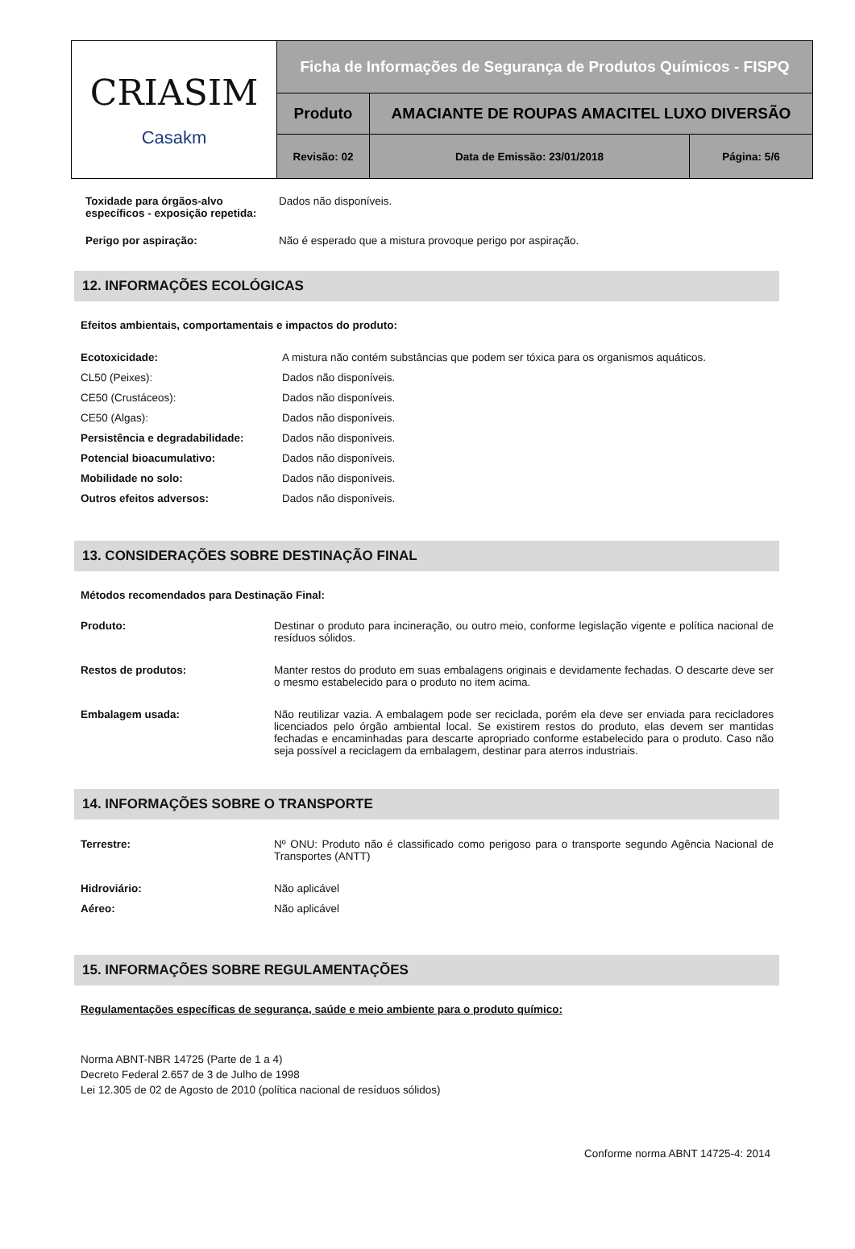| CRIASIM Casakm | Ficha de Informações de Segurança de Produtos Químicos - FISPQ | | |
| | Produto | AMACIANTE DE ROUPAS AMACITEL LUXO DIVERSÃO | |
| | Revisão: 02 | Data de Emissão: 23/01/2018 | Página: 5/6 |
| Toxidade para órgãos-alvo específicos - exposição repetida: | Dados não disponíveis. |
| Perigo por aspiração: | Não é esperado que a mistura provoque perigo por aspiração. |
12. INFORMAÇÕES ECOLÓGICAS
Efeitos ambientais, comportamentais e impactos do produto:
| Ecotoxicidade: | A mistura não contém substâncias que podem ser tóxica para os organismos aquáticos. |
| CL50 (Peixes): | Dados não disponíveis. |
| CE50 (Crustáceos): | Dados não disponíveis. |
| CE50 (Algas): | Dados não disponíveis. |
| Persistência e degradabilidade: | Dados não disponíveis. |
| Potencial bioacumulativo: | Dados não disponíveis. |
| Mobilidade no solo: | Dados não disponíveis. |
| Outros efeitos adversos: | Dados não disponíveis. |
13. CONSIDERAÇÕES SOBRE DESTINAÇÃO FINAL
Métodos recomendados para Destinação Final:
| Produto: | Destinar o produto para incineração, ou outro meio, conforme legislação vigente e política nacional de resíduos sólidos. |
| Restos de produtos: | Manter restos do produto em suas embalagens originais e devidamente fechadas. O descarte deve ser o mesmo estabelecido para o produto no item acima. |
| Embalagem usada: | Não reutilizar vazia. A embalagem pode ser reciclada, porém ela deve ser enviada para recicladores licenciados pelo órgão ambiental local. Se existirem restos do produto, elas devem ser mantidas fechadas e encaminhadas para descarte apropriado conforme estabelecido para o produto. Caso não seja possível a reciclagem da embalagem, destinar para aterros industriais. |
14. INFORMAÇÕES SOBRE O TRANSPORTE
| Terrestre: | Nº ONU: Produto não é classificado como perigoso para o transporte segundo Agência Nacional de Transportes (ANTT) |
| Hidroviário: | Não aplicável |
| Aéreo: | Não aplicável |
15. INFORMAÇÕES SOBRE REGULAMENTAÇÕES
Regulamentações específicas de segurança, saúde e meio ambiente para o produto químico:
Norma ABNT-NBR 14725 (Parte de 1 a 4)
Decreto Federal 2.657 de 3 de Julho de 1998
Lei 12.305 de 02 de Agosto de 2010 (política nacional de resíduos sólidos)
Conforme norma ABNT 14725-4: 2014